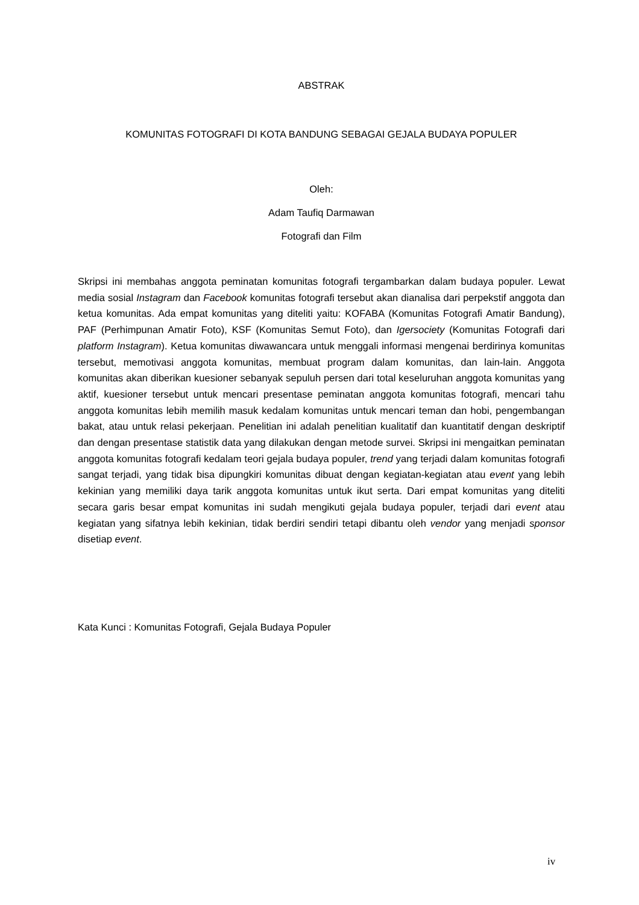ABSTRAK
KOMUNITAS FOTOGRAFI DI KOTA BANDUNG SEBAGAI GEJALA BUDAYA POPULER
Oleh:
Adam Taufiq Darmawan
Fotografi dan Film
Skripsi ini membahas anggota peminatan komunitas fotografi tergambarkan dalam budaya populer. Lewat media sosial Instagram dan Facebook komunitas fotografi tersebut akan dianalisa dari perpekstif anggota dan ketua komunitas. Ada empat komunitas yang diteliti yaitu: KOFABA (Komunitas Fotografi Amatir Bandung), PAF (Perhimpunan Amatir Foto), KSF (Komunitas Semut Foto), dan Igersociety (Komunitas Fotografi dari platform Instagram). Ketua komunitas diwawancara untuk menggali informasi mengenai berdirinya komunitas tersebut, memotivasi anggota komunitas, membuat program dalam komunitas, dan lain-lain. Anggota komunitas akan diberikan kuesioner sebanyak sepuluh persen dari total keseluruhan anggota komunitas yang aktif, kuesioner tersebut untuk mencari presentase peminatan anggota komunitas fotografi, mencari tahu anggota komunitas lebih memilih masuk kedalam komunitas untuk mencari teman dan hobi, pengembangan bakat, atau untuk relasi pekerjaan. Penelitian ini adalah penelitian kualitatif dan kuantitatif dengan deskriptif dan dengan presentase statistik data yang dilakukan dengan metode survei. Skripsi ini mengaitkan peminatan anggota komunitas fotografi kedalam teori gejala budaya populer, trend yang terjadi dalam komunitas fotografi sangat terjadi, yang tidak bisa dipungkiri komunitas dibuat dengan kegiatan-kegiatan atau event yang lebih kekinian yang memiliki daya tarik anggota komunitas untuk ikut serta. Dari empat komunitas yang diteliti secara garis besar empat komunitas ini sudah mengikuti gejala budaya populer, terjadi dari event atau kegiatan yang sifatnya lebih kekinian, tidak berdiri sendiri tetapi dibantu oleh vendor yang menjadi sponsor disetiap event.
Kata Kunci : Komunitas Fotografi, Gejala Budaya Populer
iv